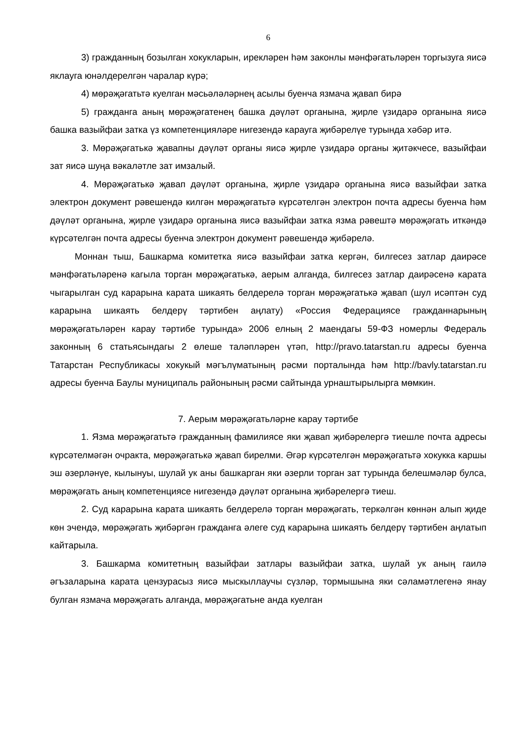6
3) гражданның бозылган хокукларын, ирекләрен һәм законлы мәнфәгатьләрен торгызуга яисә яклауга юнәлдерелгән чаралар күрә;
4) мөрәҗәгатьтә куелган мәсьәләләрнең асылы буенча язмача җавап бирә
5) гражданга аның мөрәҗәгатенең башка дәүләт органына, җирле үзидарә органына яисә башка вазыйфаи затка үз компетенцияләре нигезендә карауга җибәрелүе турында хәбәр итә.
3. Мөрәҗәгатькә җавапны дәүләт органы яисә җирле үзидарә органы җитәкчесе, вазыйфаи зат яисә шуңа вәкаләтле зат имзалый.
4. Мөрәҗәгатькә җавап дәүләт органына, җирле үзидарә органына яисә вазыйфаи затка электрон документ рәвешендә килгән мөрәҗәгатьтә күрсәтелгән электрон почта адресы буенча һәм дәүләт органына, җирле үзидарә органына яисә вазыйфаи затка язма рәвештә мөрәҗәгать иткәндә күрсәтелгән почта адресы буенча электрон документ рәвешендә җибәрелә.
Моннан тыш, Башкарма комитетка яисә вазыйфаи затка кергән, билгесез затлар даирәсе мәнфәгатьләренә кагыла торган мөрәҗәгатькә, аерым алганда, билгесез затлар даирәсенә карата чыгарылган суд карарына карата шикаять белдерелә торган мөрәҗәгатькә җавап (шул исәптән суд карарына шикаять белдерү тәртибен аңлату) «Россия Федерациясе гражданнарының мөрәҗәгатьләрен карау тәртибе турында» 2006 елның 2 маендагы 59-ФЗ номерлы Федераль законның 6 статьясындагы 2 өлеше таләпләрен үтәп, http://pravo.tatarstan.ru адресы буенча Татарстан Республикасы хокукый мәгълүматының рәсми порталында һәм http://bavly.tatarstan.ru адресы буенча Баулы муниципаль районының рәсми сайтында урнаштырылырга мөмкин.
7. Аерым мөрәҗәгатьләрне карау тәртибе
1. Язма мөрәҗәгатьтә гражданның фамилиясе яки җавап җибәрелергә тиешле почта адресы күрсәтелмәгән очракта, мөрәҗәгатькә җавап бирелми. Әгәр күрсәтелгән мөрәҗәгатьтә хокукка каршы эш әзерләнүе, кылынуы, шулай ук аны башкарган яки әзерли торган зат турында белешмәләр булса, мөрәҗәгать аның компетенциясе нигезендә дәүләт органына җибәрелергә тиеш.
2. Суд карарына карата шикаять белдерелә торган мөрәҗәгать, теркәлгән көннән алып җиде көн эчендә, мөрәҗәгать җибәргән гражданга әлеге суд карарына шикаять белдерү тәртибен аңлатып кайтарыла.
3. Башкарма комитетның вазыйфаи затлары вазыйфаи затка, шулай ук аның гаилә әгъзаларына карата цензурасыз яисә мыскыллаучы сүзләр, тормышына яки сәламәтлегенә янау булган язмача мөрәҗәгать алганда, мөрәҗәгатьне анда куелган